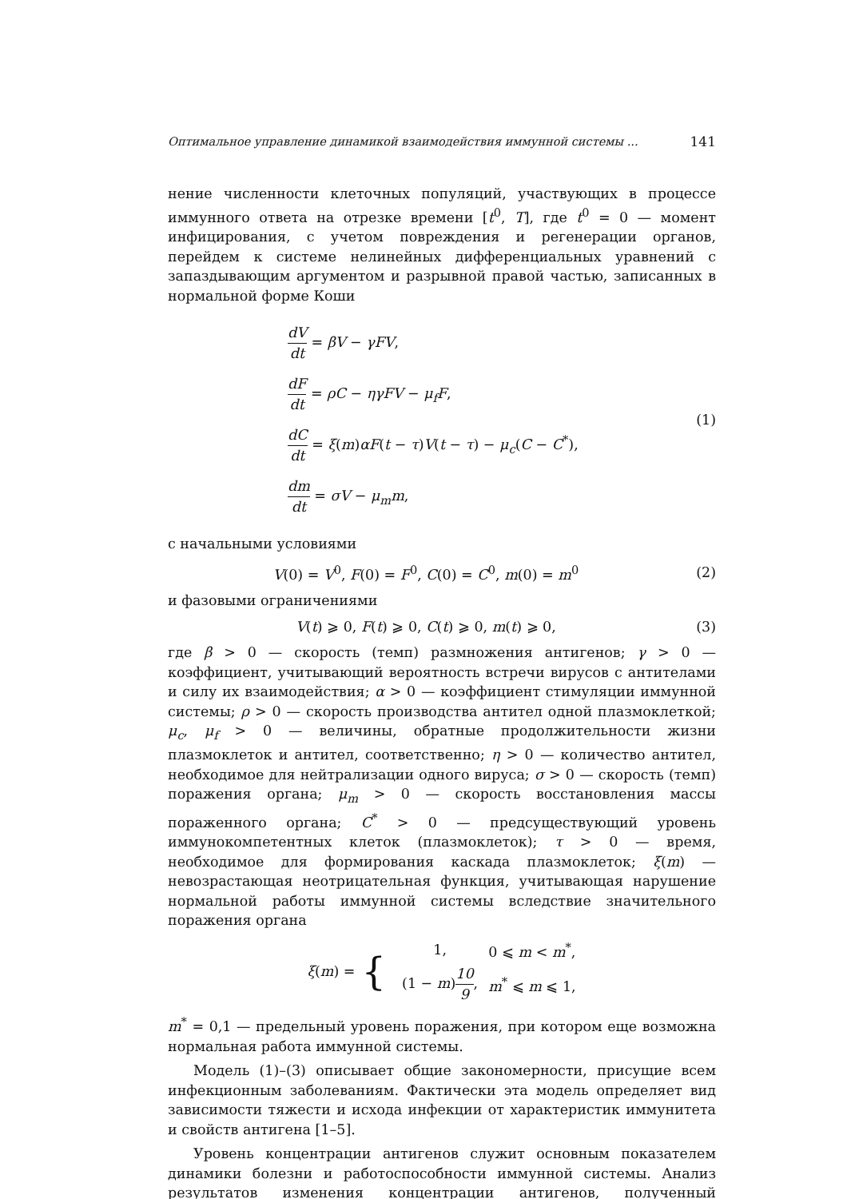Оптимальное управление динамикой взаимодействия иммунной системы ... 141
нение численности клеточных популяций, участвующих в процессе иммунного ответа на отрезке времени [t<sup>0</sup>, T], где t<sup>0</sup> = 0 — момент инфицирования, с учетом повреждения и регенерации органов, перейдем к системе нелинейных дифференциальных уравнений с запаздывающим аргументом и разрывной правой частью, записанных в нормальной форме Коши
dV dt = βV − γFV,
dF dt = ρC − ηγFV − μ<sub>f</sub>F,
dC dt = ξ(m)αF(t − τ)V(t − τ) − μ<sub>c</sub>(C − C<sup>*</sup>),
dm dt = σV − μ<sub>m</sub>m,
(1)
с начальными условиями
V(0) = V<sup>0</sup>, F(0) = F<sup>0</sup>, C(0) = C<sup>0</sup>, m(0) = m<sup>0</sup>
(2)
и фазовыми ограничениями
V(t) ⩾ 0, F(t) ⩾ 0, C(t) ⩾ 0, m(t) ⩾ 0,
(3)
где β > 0 — скорость (темп) размножения антигенов; γ > 0 — коэффициент, учитывающий вероятность встречи вирусов с антителами и силу их взаимодействия; α > 0 — коэффициент стимуляции иммунной системы; ρ > 0 — скорость производства антител одной плазмоклеткой; μ<sub>c</sub>, μ<sub>f</sub> > 0 — величины, обратные продолжительности жизни плазмоклеток и антител, соответственно; η > 0 — количество антител, необходимое для нейтрализации одного вируса; σ > 0 — скорость (темп) поражения органа; μ<sub>m</sub> > 0 — скорость восстановления массы пораженного органа; C<sup>*</sup> > 0 — предсуществующий уровень иммунокомпетентных клеток (плазмоклеток); τ > 0 — время, необходимое для формирования каскада плазмоклеток; ξ(m) — невозрастающая неотрицательная функция, учитывающая нарушение нормальной работы иммунной системы вследствие значительного поражения органа
ξ(m) = {
| 1, | 0 ⩽ m < m<sup>*</sup>, |
| (1 − m ) 10 9 , | m<sup>*</sup> ⩽ m ⩽ 1, |
m<sup>*</sup> = 0,1 — предельный уровень поражения, при котором еще возможна нормальная работа иммунной системы.
Модель (1)–(3) описывает общие закономерности, присущие всем инфекционным заболеваниям. Фактически эта модель определяет вид зависимости тяжести и исхода инфекции от характеристик иммунитета и свойств антигена [1–5].
Уровень концентрации антигенов служит основным показателем динамики болезни и работоспособности иммунной системы. Анализ результатов изменения концентрации антигенов, полученный